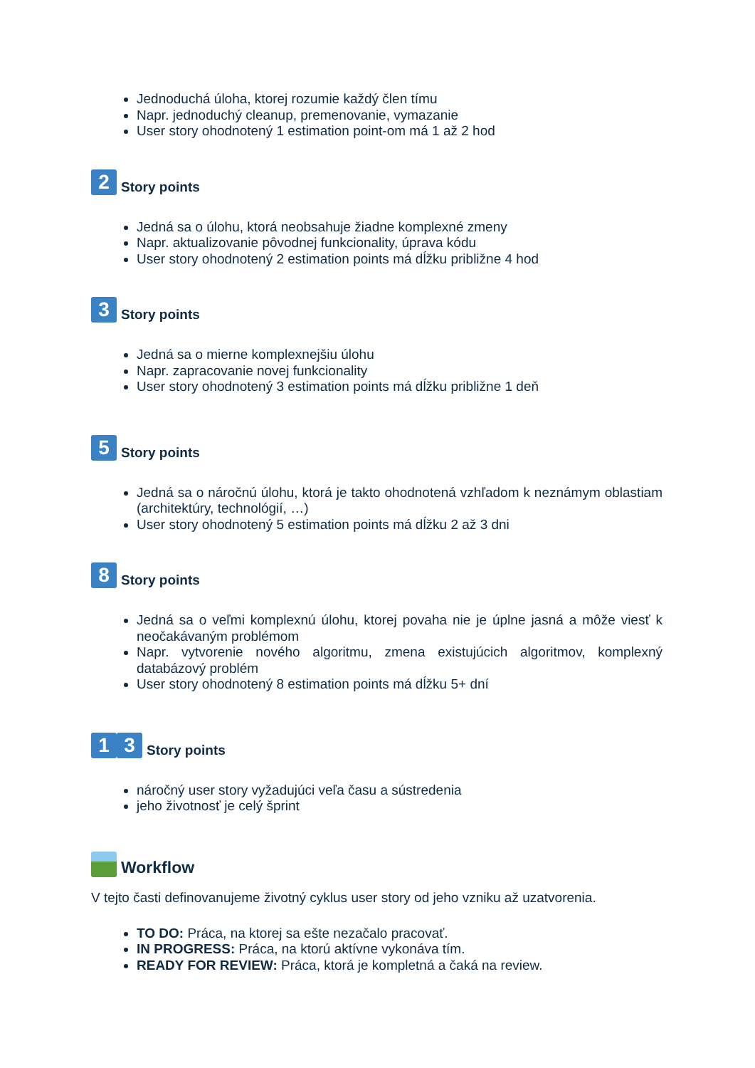Jednoduchá úloha, ktorej rozumie každý člen tímu
Napr. jednoduchý cleanup, premenovanie, vymazanie
User story ohodnotený 1 estimation point-om má 1 až 2 hod
2 Story points
Jedná sa o úlohu, ktorá neobsahuje žiadne komplexné zmeny
Napr. aktualizovanie pôvodnej funkcionality, úprava kódu
User story ohodnotený 2 estimation points má dĺžku približne 4 hod
3 Story points
Jedná sa o mierne komplexnejšiu úlohu
Napr. zapracovanie novej funkcionality
User story ohodnotený 3 estimation points má dĺžku približne 1 deň
5 Story points
Jedná sa o náročnú úlohu, ktorá je takto ohodnotená vzhľadom k neznámym oblastiam (architektúry, technológií, …)
User story ohodnotený 5 estimation points má dĺžku 2 až 3 dni
8 Story points
Jedná sa o veľmi komplexnú úlohu, ktorej povaha nie je úplne jasná a môže viesť k neočakávaným problémom
Napr. vytvorenie nového algoritmu, zmena existujúcich algoritmov, komplexný databázový problém
User story ohodnotený 8 estimation points má dĺžku 5+ dní
1 3 Story points
náročný user story vyžadujúci veľa času a sústredenia
jeho životnosť je celý šprint
Workflow
V tejto časti definovanujeme životný cyklus user story od jeho vzniku až uzatvorenia.
TO DO: Práca, na ktorej sa ešte nezačalo pracovať.
IN PROGRESS: Práca, na ktorú aktívne vykonáva tím.
READY FOR REVIEW: Práca, ktorá je kompletná a čaká na review.